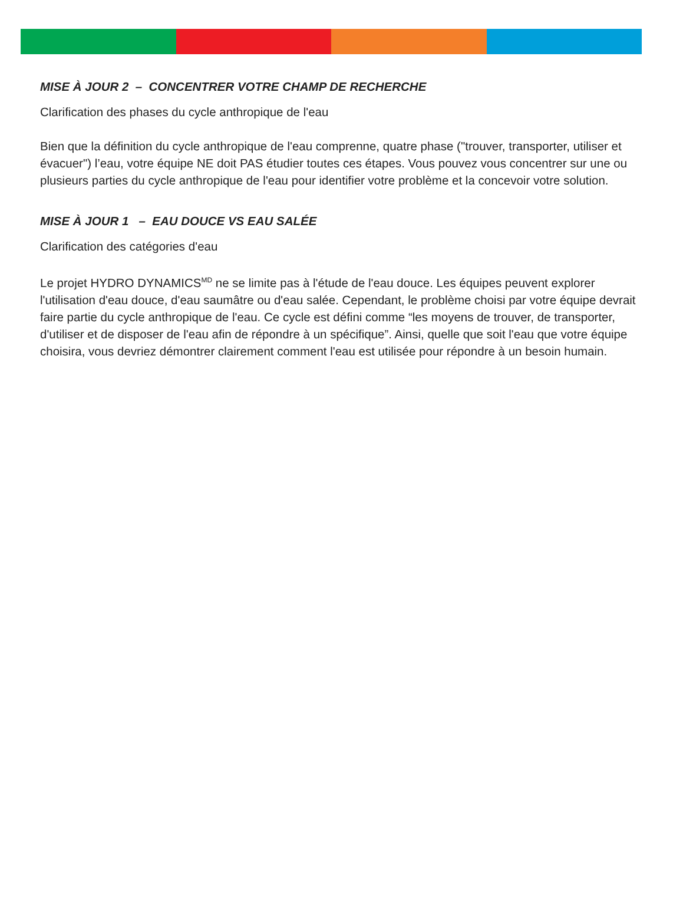MISE À JOUR 2 – CONCENTRER VOTRE CHAMP DE RECHERCHE
Clarification des phases du cycle anthropique de l'eau
Bien que la définition du cycle anthropique de l'eau comprenne, quatre phase ("trouver, transporter, utiliser et évacuer") l’eau, votre équipe NE doit PAS étudier toutes ces étapes. Vous pouvez vous concentrer sur une ou plusieurs parties du cycle anthropique de l'eau pour identifier votre problème et la concevoir votre solution.
MISE À JOUR 1 – EAU DOUCE VS EAU SALÉE
Clarification des catégories d'eau
Le projet HYDRO DYNAMICS<sup>MD</sup> ne se limite pas à l'étude de l'eau douce. Les équipes peuvent explorer l'utilisation d'eau douce, d'eau saumâtre ou d'eau salée. Cependant, le problème choisi par votre équipe devrait faire partie du cycle anthropique de l'eau. Ce cycle est défini comme “les moyens de trouver, de transporter, d'utiliser et de disposer de l'eau afin de répondre à un spécifique”. Ainsi, quelle que soit l'eau que votre équipe choisira, vous devriez démontrer clairement comment l'eau est utilisée pour répondre à un besoin humain.